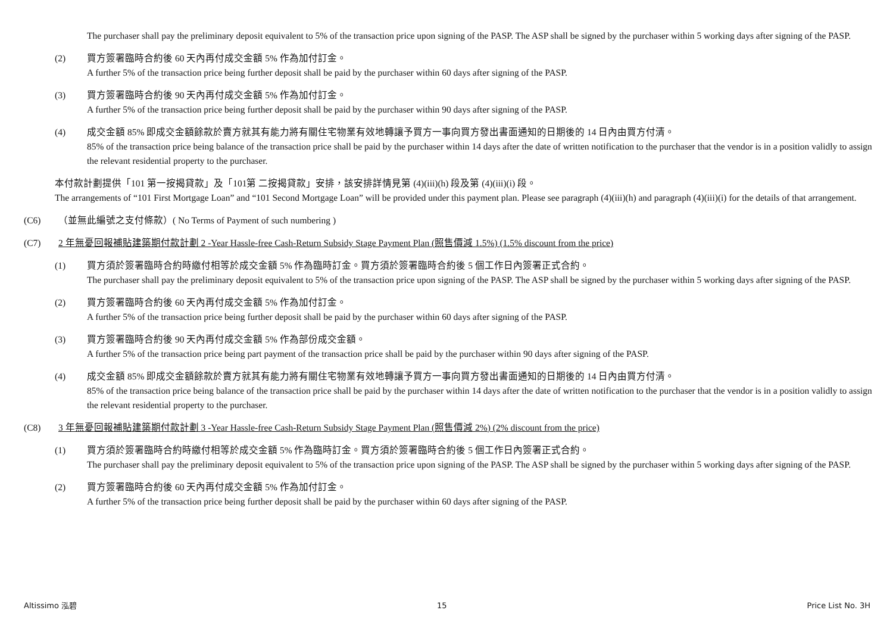The purchaser shall pay the preliminary deposit equivalent to 5% of the transaction price upon signing of the PASP. The ASP shall be signed by the purchaser within 5 working days after signing of the PASP.
(2) 買方簽署臨時合約後 60 天內再付成交金額 5% 作為加付訂金。
A further 5% of the transaction price being further deposit shall be paid by the purchaser within 60 days after signing of the PASP.
(3) 買方簽署臨時合約後 90 天內再付成交金額 5% 作為加付訂金。
A further 5% of the transaction price being further deposit shall be paid by the purchaser within 90 days after signing of the PASP.
(4) 成交金額 85% 即成交金額餘款於賣方就其有能力將有關住宅物業有效地轉讓予買方一事向買方發出書面通知的日期後的 14 日內由買方付清。
85% of the transaction price being balance of the transaction price shall be paid by the purchaser within 14 days after the date of written notification to the purchaser that the vendor is in a position validly to assign the relevant residential property to the purchaser.
本付款計劃提供「101 第一按揭貸款」及「101第 二按揭貸款」安排，該安排詳情見第 (4)(iii)(h) 段及第 (4)(iii)(i) 段。
The arrangements of “101 First Mortgage Loan” and “101 Second Mortgage Loan” will be provided under this payment plan. Please see paragraph (4)(iii)(h) and paragraph (4)(iii)(i) for the details of that arrangement.
(C6) （並無此編號之支付條款）( No Terms of Payment of such numbering )
(C7) 2 年無憂回報補貼建築期付款計劃 2 -Year Hassle-free Cash-Return Subsidy Stage Payment Plan (照售價減 1.5%) (1.5% discount from the price)
(1) 買方須於簽署臨時合約時繳付相等於成交金額 5% 作為臨時訂金。買方須於簽署臨時合約後 5 個工作日內簽署正式合約。
The purchaser shall pay the preliminary deposit equivalent to 5% of the transaction price upon signing of the PASP. The ASP shall be signed by the purchaser within 5 working days after signing of the PASP.
(2) 買方簽署臨時合約後 60 天內再付成交金額 5% 作為加付訂金。
A further 5% of the transaction price being further deposit shall be paid by the purchaser within 60 days after signing of the PASP.
(3) 買方簽署臨時合約後 90 天內再付成交金額 5% 作為部份成交金額。
A further 5% of the transaction price being part payment of the transaction price shall be paid by the purchaser within 90 days after signing of the PASP.
(4) 成交金額 85% 即成交金額餘款於賣方就其有能力將有關住宅物業有效地轉讓予買方一事向買方發出書面通知的日期後的 14 日內由買方付清。
85% of the transaction price being balance of the transaction price shall be paid by the purchaser within 14 days after the date of written notification to the purchaser that the vendor is in a position validly to assign the relevant residential property to the purchaser.
(C8) 3 年無憂回報補貼建築期付款計劃 3 -Year Hassle-free Cash-Return Subsidy Stage Payment Plan (照售價減 2%) (2% discount from the price)
(1) 買方須於簽署臨時合約時繳付相等於成交金額 5% 作為臨時訂金。買方須於簽署臨時合約後 5 個工作日內簽署正式合約。
The purchaser shall pay the preliminary deposit equivalent to 5% of the transaction price upon signing of the PASP. The ASP shall be signed by the purchaser within 5 working days after signing of the PASP.
(2) 買方簽署臨時合約後 60 天內再付成交金額 5% 作為加付訂金。
A further 5% of the transaction price being further deposit shall be paid by the purchaser within 60 days after signing of the PASP.
Altissimo 泓碧 15 Price List No. 3H